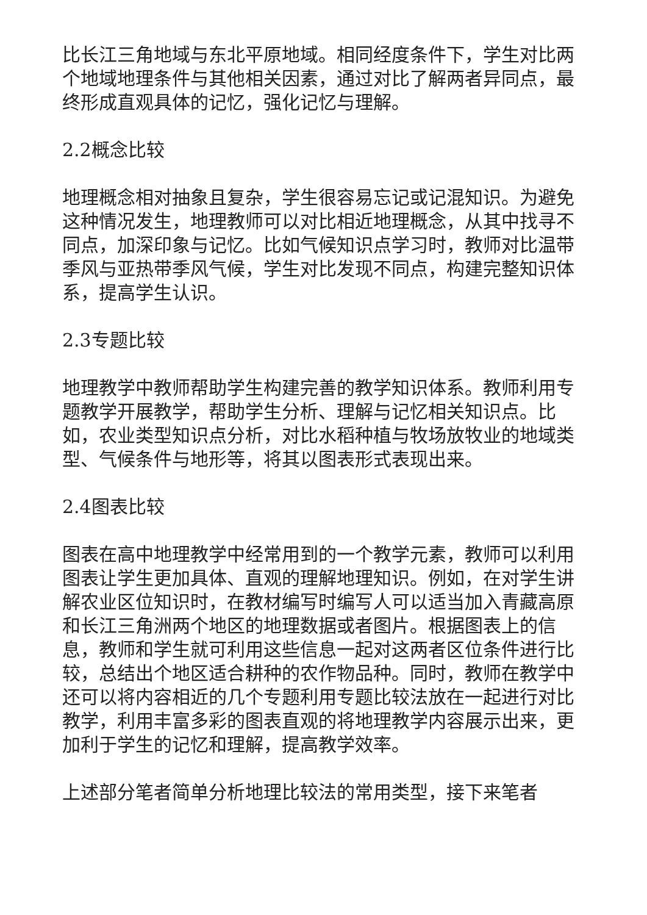比长江三角地域与东北平原地域。相同经度条件下，学生对比两个地域地理条件与其他相关因素，通过对比了解两者异同点，最终形成直观具体的记忆，强化记忆与理解。
2.2概念比较
地理概念相对抽象且复杂，学生很容易忘记或记混知识。为避免这种情况发生，地理教师可以对比相近地理概念，从其中找寻不同点，加深印象与记忆。比如气候知识点学习时，教师对比温带季风与亚热带季风气候，学生对比发现不同点，构建完整知识体系，提高学生认识。
2.3专题比较
地理教学中教师帮助学生构建完善的教学知识体系。教师利用专题教学开展教学，帮助学生分析、理解与记忆相关知识点。比如，农业类型知识点分析，对比水稻种植与牧场放牧业的地域类型、气候条件与地形等，将其以图表形式表现出来。
2.4图表比较
图表在高中地理教学中经常用到的一个教学元素，教师可以利用图表让学生更加具体、直观的理解地理知识。例如，在对学生讲解农业区位知识时，在教材编写时编写人可以适当加入青藏高原和长江三角洲两个地区的地理数据或者图片。根据图表上的信息，教师和学生就可利用这些信息一起对这两者区位条件进行比较，总结出个地区适合耕种的农作物品种。同时，教师在教学中还可以将内容相近的几个专题利用专题比较法放在一起进行对比教学，利用丰富多彩的图表直观的将地理教学内容展示出来，更加利于学生的记忆和理解，提高教学效率。
上述部分笔者简单分析地理比较法的常用类型，接下来笔者